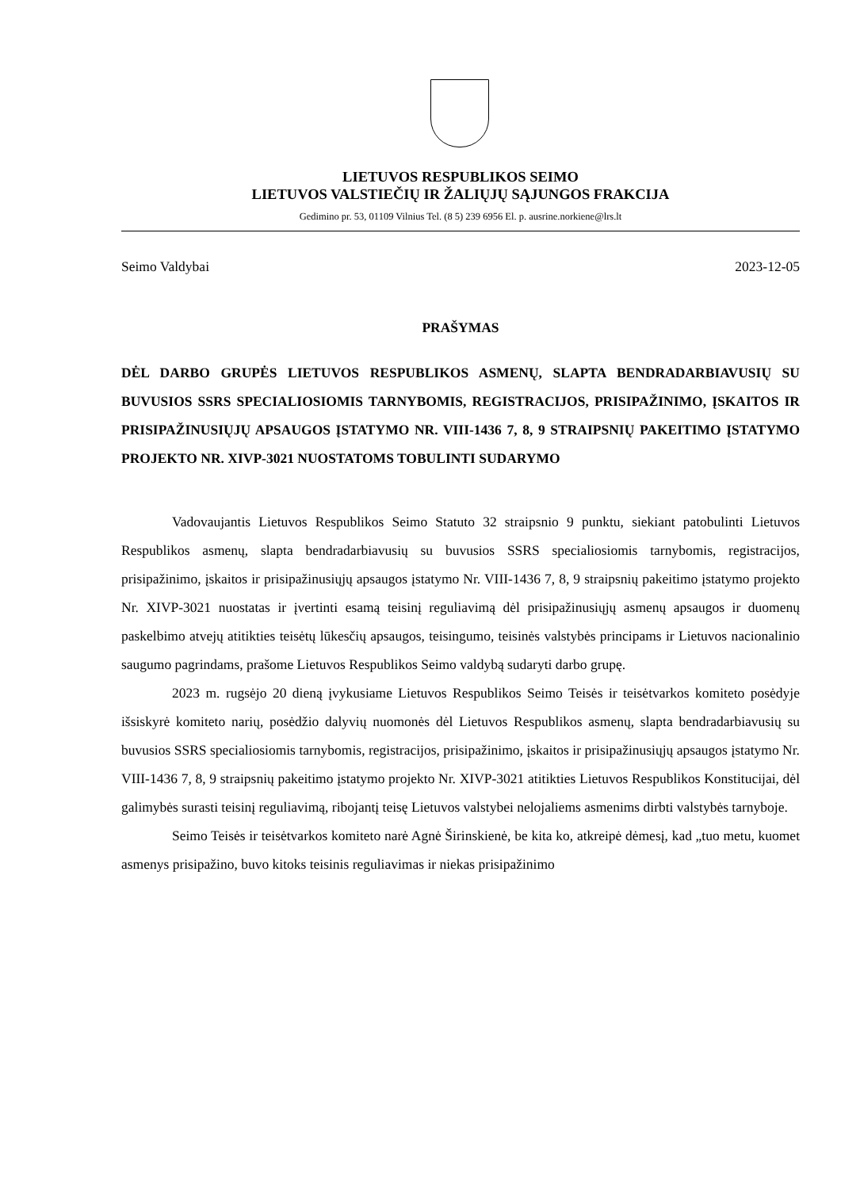LIETUVOS RESPUBLIKOS SEIMO
LIETUVOS VALSTIEČIŲ IR ŽALIŲJŲ SĄJUNGOS FRAKCIJA
Gedimino pr. 53, 01109 Vilnius Tel. (8 5) 239 6956 El. p. ausrine.norkiene@lrs.lt
Seimo Valdybai 2023-12-05
PRAŠYMAS
DĖL DARBO GRUPĖS LIETUVOS RESPUBLIKOS ASMENŲ, SLAPTA BENDRADARBIAVUSIŲ SU BUVUSIOS SSRS SPECIALIOSIOMIS TARNYBOMIS, REGISTRACIJOS, PRISIPAŽINIMO, ĮSKAITOS IR PRISIPAŽINUSIŲJŲ APSAUGOS ĮSTATYMO NR. VIII-1436 7, 8, 9 STRAIPSNIŲ PAKEITIMO ĮSTATYMO PROJEKTO NR. XIVP-3021 NUOSTATOMS TOBULINTI SUDARYMO
Vadovaujantis Lietuvos Respublikos Seimo Statuto 32 straipsnio 9 punktu, siekiant patobulinti Lietuvos Respublikos asmenų, slapta bendradarbiavusių su buvusios SSRS specialiosiomis tarnybomis, registracijos, prisipažinimo, įskaitos ir prisipažinusiųjų apsaugos įstatymo Nr. VIII-1436 7, 8, 9 straipsnių pakeitimo įstatymo projekto Nr. XIVP-3021 nuostatas ir įvertinti esamą teisinį reguliavimą dėl prisipažinusiųjų asmenų apsaugos ir duomenų paskelbimo atvejų atitikties teisėtų lūkesčių apsaugos, teisingumo, teisinės valstybės principams ir Lietuvos nacionalinio saugumo pagrindams, prašome Lietuvos Respublikos Seimo valdybą sudaryti darbo grupę.
2023 m. rugsėjo 20 dieną įvykusiame Lietuvos Respublikos Seimo Teisės ir teisėtvarkos komiteto posėdyje išsiskyrė komiteto narių, posėdžio dalyvių nuomonės dėl Lietuvos Respublikos asmenų, slapta bendradarbiavusių su buvusios SSRS specialiosiomis tarnybomis, registracijos, prisipažinimo, įskaitos ir prisipažinusiųjų apsaugos įstatymo Nr. VIII-1436 7, 8, 9 straipsnių pakeitimo įstatymo projekto Nr. XIVP-3021 atitikties Lietuvos Respublikos Konstitucijai, dėl galimybės surasti teisinį reguliavimą, ribojantį teisę Lietuvos valstybei nelojaliems asmenims dirbti valstybės tarnyboje.
Seimo Teisės ir teisėtvarkos komiteto narė Agnė Širinskienė, be kita ko, atkreipė dėmesį, kad „tuo metu, kuomet asmenys prisipažino, buvo kitoks teisinis reguliavimas ir niekas prisipažinimo